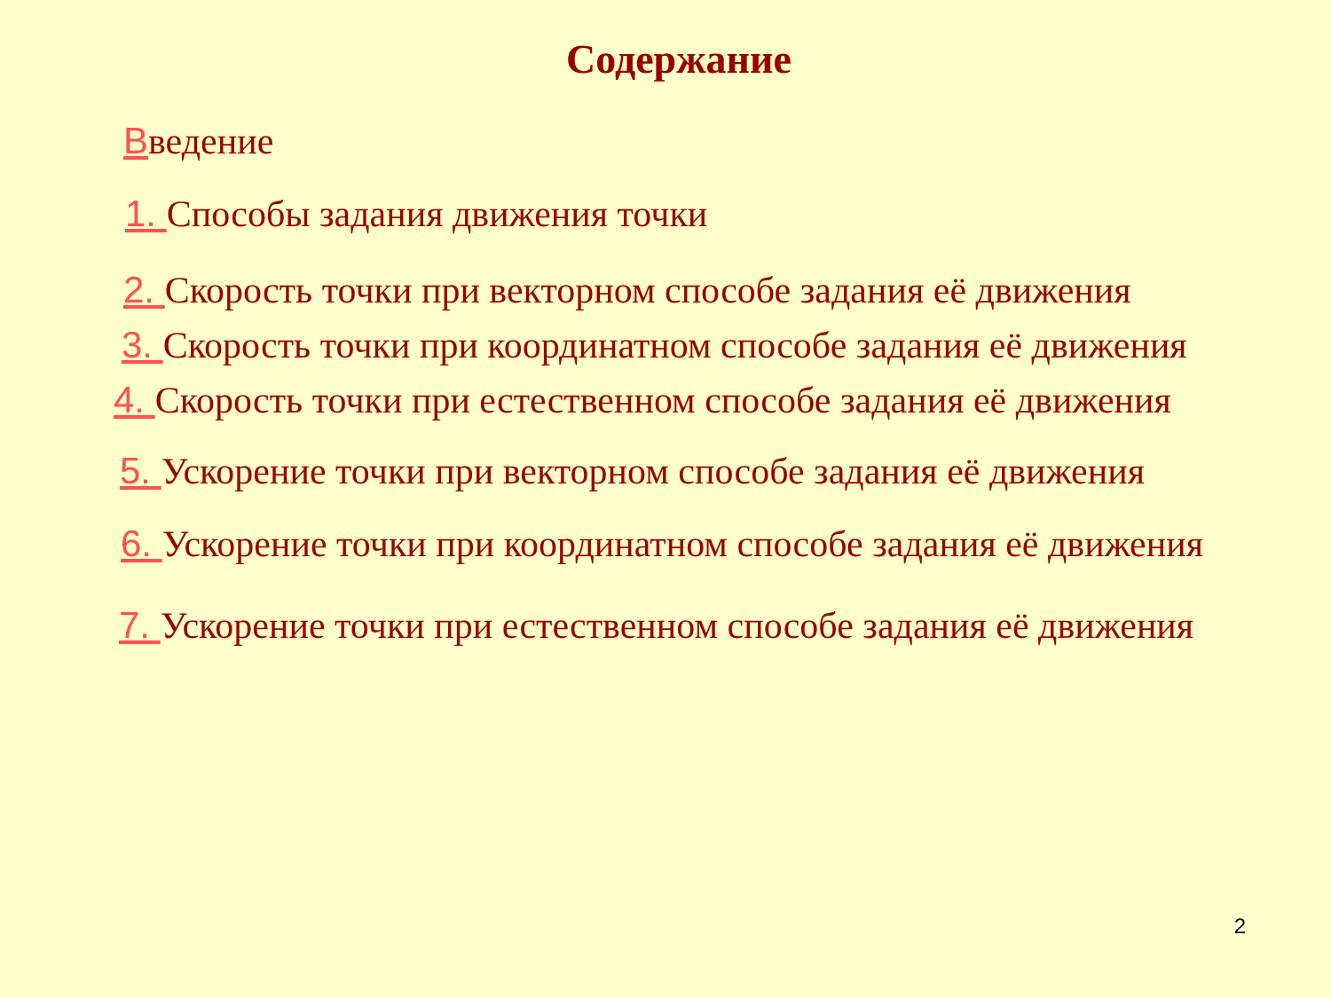Содержание
Введение
1. Способы задания движения точки
2. Скорость точки при векторном способе задания её движения
3. Скорость точки при координатном способе задания её движения
4. Скорость точки при естественном способе задания её движения
5. Ускорение точки при векторном способе задания её движения
6. Ускорение точки при координатном способе задания её движения
7. Ускорение точки при естественном способе задания её движения
2